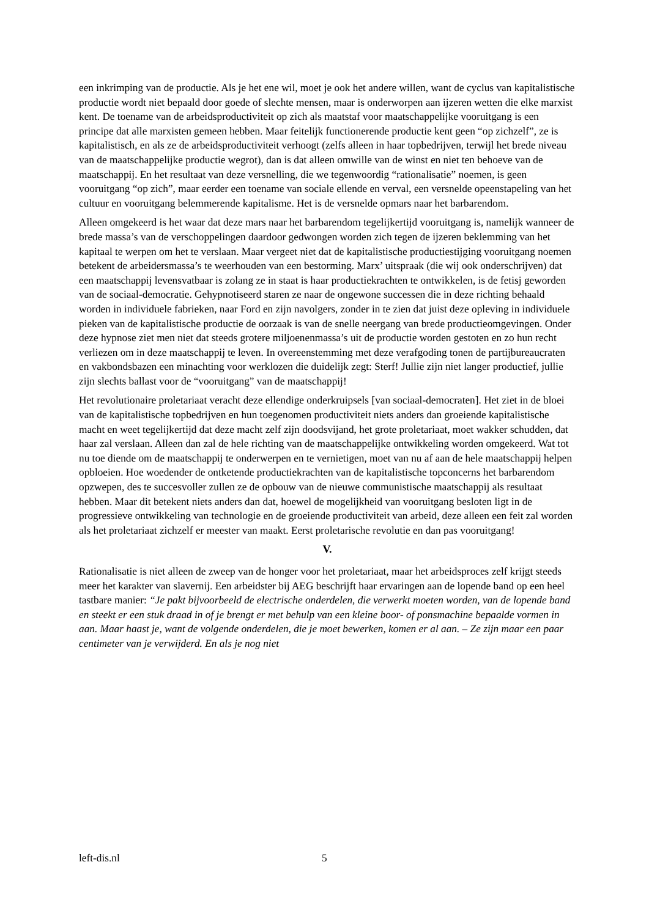een inkrimping van de productie. Als je het ene wil, moet je ook het andere willen, want de cyclus van kapitalistische productie wordt niet bepaald door goede of slechte mensen, maar is onderworpen aan ijzeren wetten die elke marxist kent. De toename van de arbeidsproductiviteit op zich als maatstaf voor maatschappelijke vooruitgang is een principe dat alle marxisten gemeen hebben. Maar feitelijk functionerende productie kent geen “op zichzelf”, ze is kapitalistisch, en als ze de arbeidsproductiviteit verhoogt (zelfs alleen in haar topbedrijven, terwijl het brede niveau van de maatschappelijke productie wegrot), dan is dat alleen omwille van de winst en niet ten behoeve van de maatschappij. En het resultaat van deze versnelling, die we tegenwoordig “rationalisatie” noemen, is geen vooruitgang “op zich”, maar eerder een toename van sociale ellende en verval, een versnelde opeenstapeling van het cultuur en vooruitgang belemmerende kapitalisme. Het is de versnelde opmars naar het barbarendom.
Alleen omgekeerd is het waar dat deze mars naar het barbarendom tegelijkertijd vooruitgang is, namelijk wanneer de brede massa’s van de verschoppelingen daardoor gedwongen worden zich tegen de ijzeren beklemming van het kapitaal te werpen om het te verslaan. Maar vergeet niet dat de kapitalistische productiestijging vooruitgang noemen betekent de arbeidersmassa’s te weerhouden van een bestorming. Marx’ uitspraak (die wij ook onderschrijven) dat een maatschappij levensvatbaar is zolang ze in staat is haar productiekrachten te ontwikkelen, is de fetisj geworden van de sociaal-democratie. Gehypnotiseerd staren ze naar de ongewone successen die in deze richting behaald worden in individuele fabrieken, naar Ford en zijn navolgers, zonder in te zien dat juist deze opleving in individuele pieken van de kapitalistische productie de oorzaak is van de snelle neergang van brede productieomgevingen. Onder deze hypnose ziet men niet dat steeds grotere miljoenenmassa’s uit de productie worden gestoten en zo hun recht verliezen om in deze maatschappij te leven. In overeenstemming met deze verafgoding tonen de partijbureaucraten en vakbondsbazen een minachting voor werklozen die duidelijk zegt: Sterf! Jullie zijn niet langer productief, jullie zijn slechts ballast voor de “vooruitgang” van de maatschappij!
Het revolutionaire proletariaat veracht deze ellendige onderkruipsels [van sociaal-democraten]. Het ziet in de bloei van de kapitalistische topbedrijven en hun toegenomen productiviteit niets anders dan groeiende kapitalistische macht en weet tegelijkertijd dat deze macht zelf zijn doodsvijand, het grote proletariaat, moet wakker schudden, dat haar zal verslaan. Alleen dan zal de hele richting van de maatschappelijke ontwikkeling worden omgekeerd. Wat tot nu toe diende om de maatschappij te onderwerpen en te vernietigen, moet van nu af aan de hele maatschappij helpen opbloeien. Hoe woedender de ontketende productiekrachten van de kapitalistische topconcerns het barbarendom opzwepen, des te succesvoller zullen ze de opbouw van de nieuwe communistische maatschappij als resultaat hebben. Maar dit betekent niets anders dan dat, hoewel de mogelijkheid van vooruitgang besloten ligt in de progressieve ontwikkeling van technologie en de groeiende productiviteit van arbeid, deze alleen een feit zal worden als het proletariaat zichzelf er meester van maakt. Eerst proletarische revolutie en dan pas vooruitgang!
V.
Rationalisatie is niet alleen de zweep van de honger voor het proletariaat, maar het arbeidsproces zelf krijgt steeds meer het karakter van slavernij. Een arbeidster bij AEG beschrijft haar ervaringen aan de lopende band op een heel tastbare manier: “Je pakt bijvoorbeeld de electrische onderdelen, die verwerkt moeten worden, van de lopende band en steekt er een stuk draad in of je brengt er met behulp van een kleine boor- of ponsmachine bepaalde vormen in aan. Maar haast je, want de volgende onderdelen, die je moet bewerken, komen er al aan. – Ze zijn maar een paar centimeter van je verwijderd. En als je nog niet
left-dis.nl 5